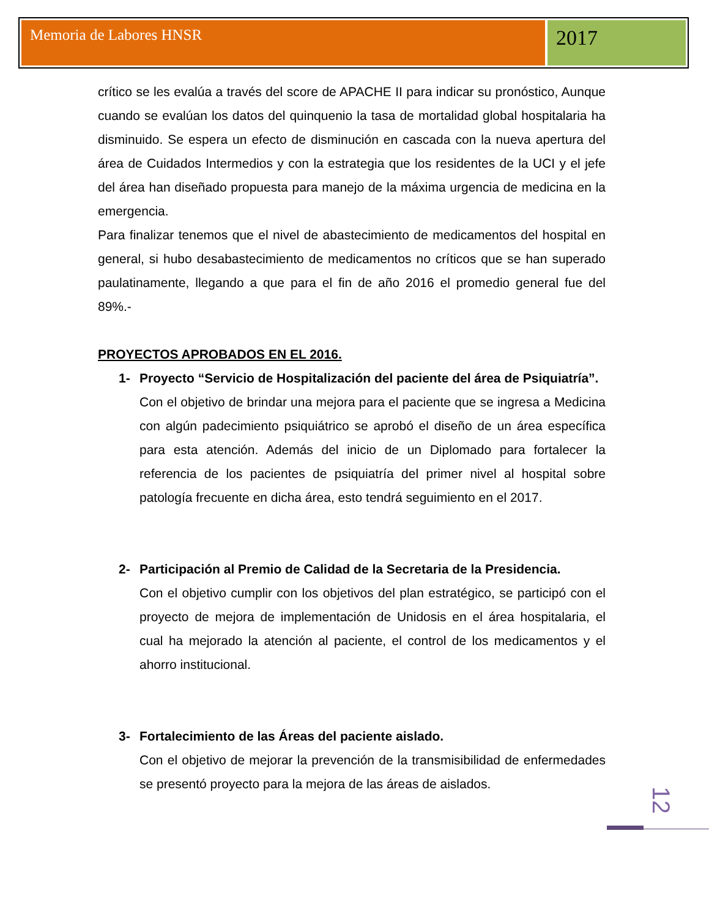Memoria de Labores HNSR
2017
crítico se les evalúa a través del score de APACHE II para indicar su pronóstico, Aunque cuando se evalúan los datos del quinquenio la tasa de mortalidad global hospitalaria ha disminuido. Se espera un efecto de disminución en cascada con la nueva apertura del área de Cuidados Intermedios y con la estrategia que los residentes de la UCI y el jefe del área han diseñado propuesta para manejo de la máxima urgencia de medicina en la emergencia.
Para finalizar tenemos que el nivel de abastecimiento de medicamentos del hospital en general, si hubo desabastecimiento de medicamentos no críticos que se han superado paulatinamente, llegando a que para el fin de año 2016 el promedio general fue del 89%.-
PROYECTOS APROBADOS EN EL 2016.
1- Proyecto “Servicio de Hospitalización del paciente del área de Psiquiatría”.
Con el objetivo de brindar una mejora para el paciente que se ingresa a Medicina con algún padecimiento psiquiátrico se aprobó el diseño de un área específica para esta atención. Además del inicio de un Diplomado para fortalecer la referencia de los pacientes de psiquiatría del primer nivel al hospital sobre patología frecuente en dicha área, esto tendrá seguimiento en el 2017.
2- Participación al Premio de Calidad de la Secretaria de la Presidencia.
Con el objetivo cumplir con los objetivos del plan estratégico, se participó con el proyecto de mejora de implementación de Unidosis en el área hospitalaria, el cual ha mejorado la atención al paciente, el control de los medicamentos y el ahorro institucional.
3- Fortalecimiento de las Áreas del paciente aislado.
Con el objetivo de mejorar la prevención de la transmisibilidad de enfermedades se presentó proyecto para la mejora de las áreas de aislados.
12